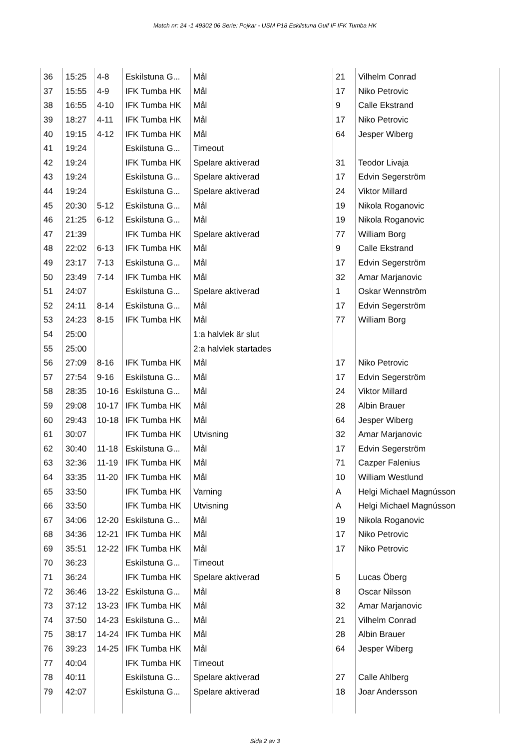Match nr: 24 -1 49302 06 Serie: Pojkar - USM P18 Eskilstuna Guif IF IFK Tumba HK
| 36 | 15:25 | 4-8 | Eskilstuna G... | Mål | 21 | Vilhelm Conrad |
| 37 | 15:55 | 4-9 | IFK Tumba HK | Mål | 17 | Niko Petrovic |
| 38 | 16:55 | 4-10 | IFK Tumba HK | Mål | 9 | Calle Ekstrand |
| 39 | 18:27 | 4-11 | IFK Tumba HK | Mål | 17 | Niko Petrovic |
| 40 | 19:15 | 4-12 | IFK Tumba HK | Mål | 64 | Jesper Wiberg |
| 41 | 19:24 | | Eskilstuna G... | Timeout | | |
| 42 | 19:24 | | IFK Tumba HK | Spelare aktiverad | 31 | Teodor Livaja |
| 43 | 19:24 | | Eskilstuna G... | Spelare aktiverad | 17 | Edvin Segerström |
| 44 | 19:24 | | Eskilstuna G... | Spelare aktiverad | 24 | Viktor Millard |
| 45 | 20:30 | 5-12 | Eskilstuna G... | Mål | 19 | Nikola Roganovic |
| 46 | 21:25 | 6-12 | Eskilstuna G... | Mål | 19 | Nikola Roganovic |
| 47 | 21:39 | | IFK Tumba HK | Spelare aktiverad | 77 | William Borg |
| 48 | 22:02 | 6-13 | IFK Tumba HK | Mål | 9 | Calle Ekstrand |
| 49 | 23:17 | 7-13 | Eskilstuna G... | Mål | 17 | Edvin Segerström |
| 50 | 23:49 | 7-14 | IFK Tumba HK | Mål | 32 | Amar Marjanovic |
| 51 | 24:07 | | Eskilstuna G... | Spelare aktiverad | 1 | Oskar Wennström |
| 52 | 24:11 | 8-14 | Eskilstuna G... | Mål | 17 | Edvin Segerström |
| 53 | 24:23 | 8-15 | IFK Tumba HK | Mål | 77 | William Borg |
| 54 | 25:00 | | | 1:a halvlek är slut | | |
| 55 | 25:00 | | | 2:a halvlek startades | | |
| 56 | 27:09 | 8-16 | IFK Tumba HK | Mål | 17 | Niko Petrovic |
| 57 | 27:54 | 9-16 | Eskilstuna G... | Mål | 17 | Edvin Segerström |
| 58 | 28:35 | 10-16 | Eskilstuna G... | Mål | 24 | Viktor Millard |
| 59 | 29:08 | 10-17 | IFK Tumba HK | Mål | 28 | Albin Brauer |
| 60 | 29:43 | 10-18 | IFK Tumba HK | Mål | 64 | Jesper Wiberg |
| 61 | 30:07 | | IFK Tumba HK | Utvisning | 32 | Amar Marjanovic |
| 62 | 30:40 | 11-18 | Eskilstuna G... | Mål | 17 | Edvin Segerström |
| 63 | 32:36 | 11-19 | IFK Tumba HK | Mål | 71 | Cazper Falenius |
| 64 | 33:35 | 11-20 | IFK Tumba HK | Mål | 10 | William Westlund |
| 65 | 33:50 | | IFK Tumba HK | Varning | A | Helgi Michael Magnússon |
| 66 | 33:50 | | IFK Tumba HK | Utvisning | A | Helgi Michael Magnússon |
| 67 | 34:06 | 12-20 | Eskilstuna G... | Mål | 19 | Nikola Roganovic |
| 68 | 34:36 | 12-21 | IFK Tumba HK | Mål | 17 | Niko Petrovic |
| 69 | 35:51 | 12-22 | IFK Tumba HK | Mål | 17 | Niko Petrovic |
| 70 | 36:23 | | Eskilstuna G... | Timeout | | |
| 71 | 36:24 | | IFK Tumba HK | Spelare aktiverad | 5 | Lucas Öberg |
| 72 | 36:46 | 13-22 | Eskilstuna G... | Mål | 8 | Oscar Nilsson |
| 73 | 37:12 | 13-23 | IFK Tumba HK | Mål | 32 | Amar Marjanovic |
| 74 | 37:50 | 14-23 | Eskilstuna G... | Mål | 21 | Vilhelm Conrad |
| 75 | 38:17 | 14-24 | IFK Tumba HK | Mål | 28 | Albin Brauer |
| 76 | 39:23 | 14-25 | IFK Tumba HK | Mål | 64 | Jesper Wiberg |
| 77 | 40:04 | | IFK Tumba HK | Timeout | | |
| 78 | 40:11 | | Eskilstuna G... | Spelare aktiverad | 27 | Calle Ahlberg |
| 79 | 42:07 | | Eskilstuna G... | Spelare aktiverad | 18 | Joar Andersson |
Sida 2 av 3